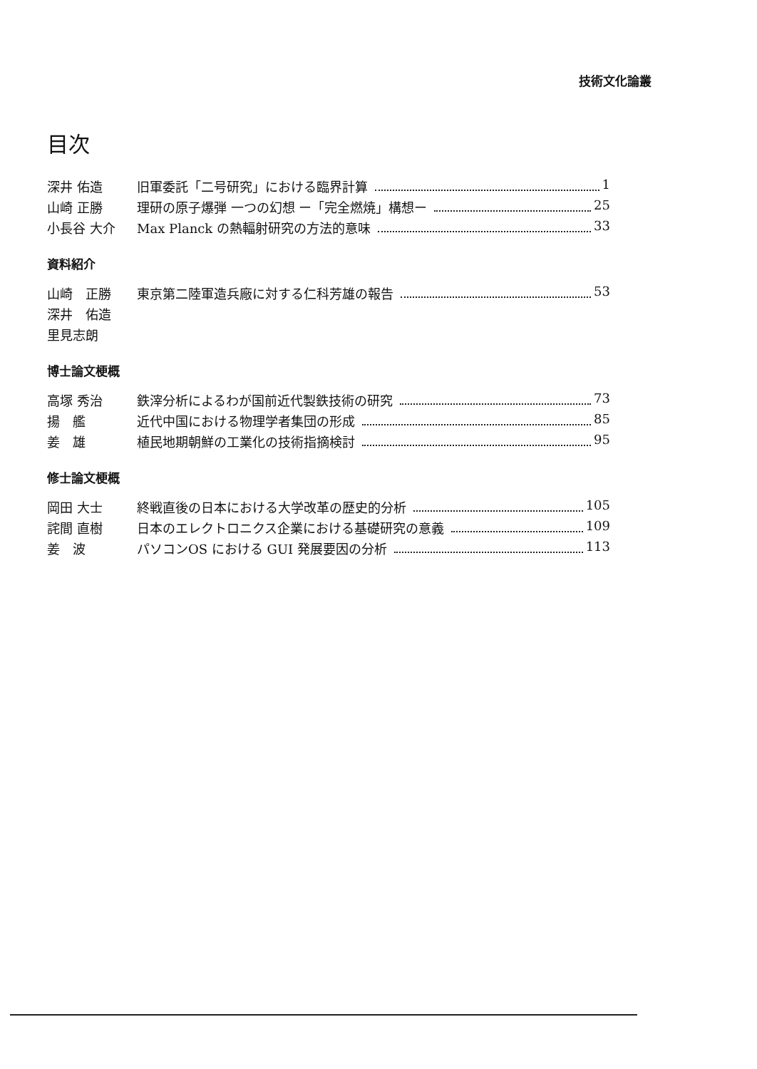技術文化論叢
目次
深井 佑造 旧軍委託「二号研究」における臨界計算 1
山崎 正勝 理研の原子爆弾 一つの幻想 ー「完全燃焼」構想ー 25
小長谷 大介 Max Planck の熱輻射研究の方法的意味 33
資料紹介
山崎　正勝 東京第二陸軍造兵廠に対する仁科芳雄の報告 53
深井　佑造
里見志朗
博士論文梗概
高塚 秀治 鉄滓分析によるわが国前近代製鉄技術の研究 73
揚　艦 近代中国における物理学者集団の形成 85
姜　雄 植民地期朝鮮の工業化の技術指摘検討 95
修士論文梗概
岡田 大士 終戦直後の日本における大学改革の歴史的分析 105
詫間 直樹 日本のエレクトロニクス企業における基礎研究の意義 109
姜　波 パソコンOS における GUI 発展要因の分析 113